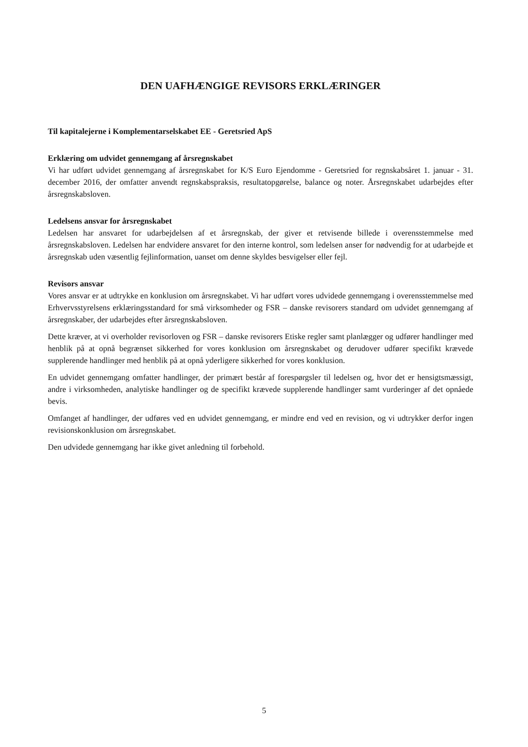DEN UAFHÆNGIGE REVISORS ERKLÆRINGER
Til kapitalejerne i Komplementarselskabet EE - Geretsried ApS
Erklæring om udvidet gennemgang af årsregnskabet
Vi har udført udvidet gennemgang af årsregnskabet for K/S Euro Ejendomme - Geretsried for regnskabsåret 1. januar - 31. december 2016, der omfatter anvendt regnskabspraksis, resultatopgørelse, balance og noter. Årsregnskabet udarbejdes efter årsregnskabsloven.
Ledelsens ansvar for årsregnskabet
Ledelsen har ansvaret for udarbejdelsen af et årsregnskab, der giver et retvisende billede i overensstemmelse med årsregnskabsloven. Ledelsen har endvidere ansvaret for den interne kontrol, som ledelsen anser for nødvendig for at udarbejde et årsregnskab uden væsentlig fejlinformation, uanset om denne skyldes besvigelser eller fejl.
Revisors ansvar
Vores ansvar er at udtrykke en konklusion om årsregnskabet. Vi har udført vores udvidede gennemgang i overensstemmelse med Erhvervsstyrelsens erklæringsstandard for små virksomheder og FSR – danske revisorers standard om udvidet gennemgang af årsregnskaber, der udarbejdes efter årsregnskabsloven.
Dette kræver, at vi overholder revisorloven og FSR – danske revisorers Etiske regler samt planlægger og udfører handlinger med henblik på at opnå begrænset sikkerhed for vores konklusion om årsregnskabet og derudover udfører specifikt krævede supplerende handlinger med henblik på at opnå yderligere sikkerhed for vores konklusion.
En udvidet gennemgang omfatter handlinger, der primært består af forespørgsler til ledelsen og, hvor det er hensigtsmæssigt, andre i virksomheden, analytiske handlinger og de specifikt krævede supplerende handlinger samt vurderinger af det opnåede bevis.
Omfanget af handlinger, der udføres ved en udvidet gennemgang, er mindre end ved en revision, og vi udtrykker derfor ingen revisionskonklusion om årsregnskabet.
Den udvidede gennemgang har ikke givet anledning til forbehold.
5